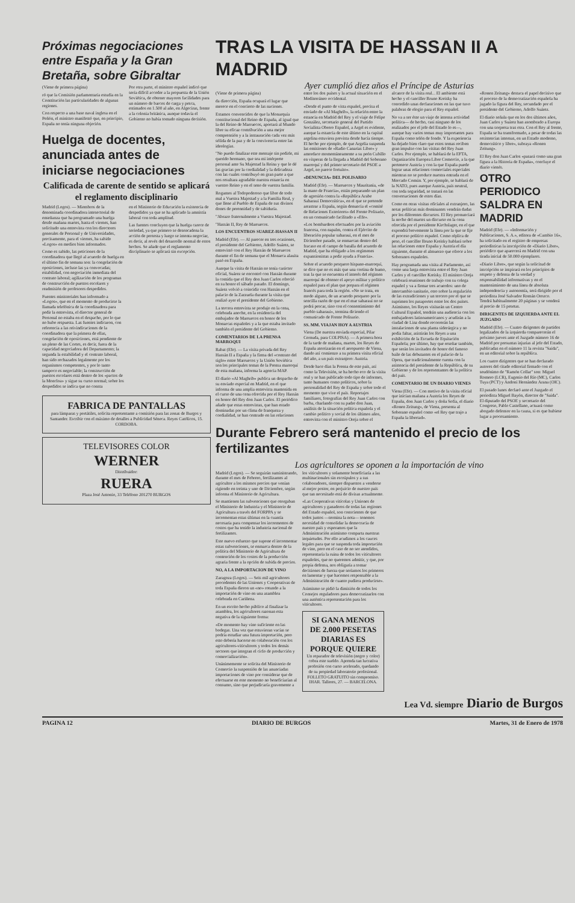Próximas negociaciones entre España y la Gran Bretaña, sobre Gibraltar
(Viene de primera página)
ró que la Comisión parlamentaria estudia en la Constitución las particularidades de algunas regiones.
Con respecto a una base naval inglesa en el Peñón, el ministro manifestó que, en principio, España no tenía ninguna objeción.
Por otra parte, el ministro español indicó que sería difícil acceder a la propuesta de la Unión Soviética, de obtener mayores facilidades para un número de barcos de carga y pesca, estimados en 1.500 al año, en Algeciras, frente a la colonia británica, aunque todavía el Gobierno no había tomado ninguna decisión.
Huelga de docentes, anunciada antes de iniciarse negociaciones
Calificada de carente de sentido se aplicará el reglamento disciplinario
Madrid (Logos). — Miembros de la denominada coordinadora intesectorial de enseñanza que ha programado una huelga desde mañana martes, hasta el viernes, han solicitado una entrevista con los directores generales de Personal y de Universidades, precisamente, para el viernes, ha sabido «Logos» en medios bien informados.
Como es sabido, las peticiones de la coordinadora que llegó al acuerdo de huelga en el último fin de semana son: la congelación de oposiciones, incluso las ya convocadas; estabilidad, con negociación inmediata del contrato laboral; agilización de los programas de construcción de puestos escolares y readmisión de profesores despedidos.
Fuentes ministeriales han informado a «Logos», que en el momento de producirse la llamada telefónica de la coordinadora para pedir la entrevista, el director general de Personal no estaba en el despacho, por lo que no hubo respuesta. Las fuentes indicaron, con referencia a las reivindicaciones de la coordinadora que la primera de ellas, congelación de oposiciones, está pendiente de un pleno de las Cortes, es decir, fuera de la capacidad negociadora del Departamento; la segunda la estabilidad y el contrato laboral, han sido rechazados legalmente por los organismos competentes, y por lo tanto tampoco es negociable; la construcción de puestos escolares está dentro de los «pactos de la Moncloa» y sigue su curso normal; sobre los despedidos se indica que no consta
en el Ministerio de Educación la existencia de despedidos ya que se ha aplicado la amnistía laboral con toda amplitud.
Las fuentes concluyen que la huelga carece de seriedad, ya que primero se desencadena la acción de protesta y luego se intenta negociar, es decir, al revés del desarrollo normal de estos hechos. Se añade que el reglamento disciplinario se aplicará sin excepción.
FABRICA DE PANTALLAS
para lámparas y portátiles, solicita representante a comisión para las zonas de Burgos y Santander. Escribir con el máximo de detalles a Publicidad Séneca. Reyes Católicos, 15. CORDOBA.
TELEVISORES COLOR
WERNER
Distribuidor:
RUERA
Plaza José Antonio, 33 Teléfono 201270 BURGOS
TRAS LA VISITA DE HASSAN II A MADRID
Ayer cumplió diez años el Príncipe de Asturias
(Viene de primera página)
da dirección, España ocupará el lugar que merece en el concierto de las naciones.
Estamos convencidos de que la Monarquía constitucional del Reino de España, al igual que la del Reino de Marruecos, aportará al Mundo libre su eficaz contribución a una mejor comprensión y a la instauración cada vez más sólida de la paz y de la convivencia entre las ideologías.
"No puedo finalizar este mensaje sin pedirle, mi querido hermano, que sea mi intérprete personal ante Su Majestad la Reina y que le dé las gracias por la cordialidad y la delicadeza con las cuales contribuyó en gran parte a que nos resultara agradable nuestra estancia en vuestro Reino y en el seno de vuestra familia.
Rogamos al Todopoderoso que libre de todo mal a Vuestra Majestad y a la Familia Real, y que llene al Pueblo de España de sus divinos dones de perennidad y de sabiduría.
"Abrazo fraternalmente a Vuestra Majestad.
"Hassán II, Rey de Marruecos.
LOS ENCUENTROS SUAREZ-HASSAN II
Madrid (Efe). — Al parecer en tres ocasiones, el presidente del Gobierno, Adolfo Suárez, se entrevistó con el Rey Hassán de Marruecos durante el fin de semana que el Monarca alauita pasó en España.
Aunque la visita de Hassán no tenía carácter oficial, Suárez se encontró con Hassán durante la comida que el Rey don Juan Carlos ofreció en su honor el sábado pasado. El domingo, Suárez volvió a coincidir con Hassán en el palacio de la Zarzuela durante la visita que realizó ayer el presidente del Gobierno.
La tercera entrevista se produjo en la cena, celebrada anoche, en la residencia del embajador de Marruecos en honor de los Monarcas españoles y a la que estaba invitado también el presidente del Gobierno.
COMENTARIOS DE LA PRENSA MARROQUI
Rabat (Efe). — La visita privada del Rey Hassán II a España y la firma del «contrato del siglo» entre Marruecos y la Unión Soviética son los principales temas de la Prensa marroquí de esta mañana, informa la agencia MAP.
El diario «Al Maghrib» publica un despacho de su enviado especial en Madrid, en el que informa de una amplia entrevista mantenida en el curso de una cena ofrecida por el Rey Hassán en honor del Rey don Juan Carlos. El periódico añade que estas entrevistas, que han estado dominadas por un clima de franqueza y cordialidad, se han centrado en las relaciones entre los dos países y la actual situación en el Mediterráneo occidental.
«Desde el punto de vista español, precisa el enviado de «Al Maghrib», la relación entre la estancia en Madrid del Rey y el viaje de Felipe González, secretario general del Partido Socialista Obrero Español, a Argel es evidente, aunque la estancia de este último en la capital argelina estuviera prevista desde hacía tiempo. El hecho por ejemplo, de que Argelia suspenda las emisiones de «Radio Canarias Libre» y amordace momentáneamente a su peón Cubillo en vísperas de la llegada a Madrid del Soberano marroquí y del primer secretario del PSOE a Argel, no parece fortuito».
«DENUNCIA» DEL POLISARIO
Madrid (Efe). — Marruecos y Mauritania, «de la mano de Francia», están preparando un plan de agresión contra la «República Arabe Saharaui Democrática», en el que se pretende arrastrar a España, según denuncia el «comité de Relaciones Exteriores» del Frente Polisario, en un comunicado facilitado a «Efe».
«Los bombardeos efectuados por la aviación francesa, con napalm, contra el Ejército de liberación popular saharaui, en el mes de Diciembre pasado, se enmarcan dentro del fracaso en el campo de batalla del acuerdo de Madrid, que ha obligado a los regímenes expansionistas a pedir ayuda a Francia».
Sobre el acuerdo pesquero hispano-marroquí, se dice que no es más que una cortina de humo, tras la que se encuentra el interés del régimen marroquí de obtener el apoyo militar y político español para el plan que prepara el régimen francés para toda la región. «No se trata, en modo alguno, de un acuerdo pesquero por la sencilla razón de que en el mar saharaui no se podrá pescar, sino con el consentimiento del pueblo saharaui», termina diciendo el comunicado de Frente Polisario.
SS. MM. VIAJAN HOY A AUSTRIA
Viena (De nuestra enviada especial, Pilar Cernuda, para COLPISA). — A primera hora de la tarde de mañana, martes, los Reyes de España aterrizarán en el aeropuerto de Viena, dando así comienzo a su primera visita oficial del año, a un país extranjero: Austria.
Desde hace días la Prensa de este país, así como la Televisión, se ha hecho eco de la visita real y se han publicado todo tipo de informes, tanto humanos como políticos, sobre la personalidad del Rey de España y sobre todo el momento que vive el país. Reportajes familiares, fotografías del Rey Juan Carlos con barba, charlando con su padre don Juan, análisis de la situación política española y el cambio político y social de los últimos años, entrevista con el ministro Oreja sobre el alcance de la visita real... El ambiente está hecho y el canciller Bruno Kreisky ha concedido unas declaraciones en las que tuvo palabras de elogio para el Rey español.
No va a ser éste un viaje de intensa actividad política— de hecho, casi ninguno de los realizados por el jefe del Estado lo es—, aunque hay varios temas muy importantes para España como telón de fondo. Y la experiencia ha dejado bien claro que estos temas reciben gran impulso con las visitas del Rey Juan Carlos. Por ejemplo, se hablará de la EFTA, Organización Europea Libre Comercio, a la que pertenece Austria y con la que España puede lograr unas relaciones comerciales especiales mientras no se produce nuestra entrada en el Mercado Común. Y, por ejemplo, se hablará de la NATO, pues aunque Austria, país neutral, con toda seguridad, se tratará en las conversaciones de estos días.
Como en otras visitas oficiales al extranjero, las notas políticas más dominantes vendrán dadas por los diferentes discursos. El Rey pronunciará la noche del martes un discurso en la cena ofrecida por el presidente Kirchslager, en el que expondrá brevemente la línea por la que se fije el proceso político español. Como réplica de peso, el canciller Bruno Kreisky hablará sobre las relaciones entre España y Austria el día siguiente, durante el almuerzo que ofrece a los Soberanos españoles.
Hay programada una visita al Parlamento, así como una larga entrevista entre el Rey Juan Carlos y el canciller Kreisky. El ministro Oreja celebrará reuniones de trabajo con su colega español y va a firmar tres acuerdos: uno de intercambio sanitario, otro sobre la regulación de las extradiciones y un tercero por el que se suprimen los pasaportes entre los dos países. Asimismo, los Reyes visitarán un Centro Cultural Español, tendrán una audiencia con los embajadores latinoamericanos y acudirán a la ciudad de Linz donde recorrerán las instalaciones de una planta siderúrgica y no podía faltar, asistirán los Reyes a una exhibición de la Escuela de Equitación Española; por último, hay que reseñar también, que serán los invitados de honor del famoso baile de las debutantes en el palacio de la Opera, que tradicionalmente cuenta con la asistencia del presidente de la República, de su Gobierno y de los representantes de la política del país.
COMENTARIO DE UN DIARIO VIENES
Viena (Efe). — Con motivo de la visita oficial que inician mañana a Austria los Reyes de España, don Juan Carlos y doña Sofía, el diario «Ronen Zeitung», de Viena, presenta al Soberano español como «el Rey que trajo a España la libertad».
«Ronen Zeitung» destaca el papel decisivo que el proceso de la democratización española ha jugado la figura del Rey, secundado por el presidente del Gobierno, Adolfo Suárez.
El diario señala que en los dos últimos años, Juan Carlos y Suárez han asombrado a Europa con una sorpresa tras otra. Con el Rey al frente, España se ha transformado, a pesar de todas las resistencias internas, en un Estado moderno, democrático y libre», subraya «Ronen Zeitung».
El Rey don Juan Carlos «pasará como una gran figura a la Historia de España», concluye el diario vienés.
OTRO PERIODICO SALDRA EN MADRID
Madrid (Efe). — «Información y Publicaciones, S. A.», editora de «Cambio 16», ha solicitado en el registro de empresas periodísticas la inscripción de «Diario Libre», periódico que aparecerá en Madrid con una tirada inicial de 50.000 ejemplares.
«Diario Libre», que según la solicitud de inscripción se inspirará en los principios de respeto y defensa de la verdad y responsabilidad informativas y en el mantenimiento de una línea de absoluta independencia y autonomía, será dirigido por el periodista José Salvador Román Orozco. Tendrá habitualmente 20 páginas y se venderá al precio de 15 pesetas.
DIRIGENTES DE IZQUIERDA ANTE EL JUZGADO
Madrid (Efe). — Cuatro dirigentes de partidos legalizados de la izquierda comparecerán el próximo jueves ante el Juzgado número 16 de Madrid por presuntas injurias al jefe del Estado, publicadas en el número 11 la revista "Saida", en un editorial sobre la república.
Los cuatro dirigentes que se han declarado autores del citado editorial firmado con el seudónimo de "Ramón Collar" son: Miguel Romero (LCR), Eugenio del Río (MC), Carlos Tuya (PCT) y Andoni Hernández Arana (OIC).
El pasado lunes declaró ante el Juzgado el periodista Miguel Bayón, director de "Saida". El diputado del PSOE y secretario del Congreso, Pablo Castellano, actuará como abogado defensor en la causa, si es que hubiese lugar a procesamiento.
Durante Febrero será mantenido el precio de los fertilizantes
Los agricultores se oponen a la importación de vino
Madrid (Logos). — Se seguirán suministrando, durante el mes de Febrero, fertilizantes al agricultor a los mismos precios que venían rigiendo en treinta y uno de Diciembre, según informa el Ministerio de Agricultura.
Se mantienen las subvenciones que otorgaban el Ministerio de Industria y el Ministerio de Agricultura a través del FORPPA y se incrementan estas últimas en la cuantía necesaria para compensar los incrementos de costos que ha tenido la industria nacional de fertilizantes.
Este nuevo esfuerzo que supone el incrementar estas subvenciones, se enmarca dentro de la política del Ministerio de Agricultura de contención de los costos de la producción agraria frente a la opción de subida de precios.
NO, A LA IMPORTACION DE VINO
Zaragoza (Logos). — Seis mil agricultores procedentes de las Uniones y Cooperativas de toda España dieron un «no» rotundo a la importación de vino en una asamblea celebrada en Cariñena.
En un escrito hecho público al finalizar la asamblea, los agricultores razonan esta negativa de la siguiente forma:
«De momento hay vino suficiente en las bodegas. Una vez que estuvieran vacías se podría estudiar una futura importación, pero esto debería hacerse en colaboración con los agricultores-viticultores y todos los demás sectores que integran el ciclo de producción y comercialización».
Unánimemente se solicita del Ministerio de Comercio la suspensión de las anunciadas importaciones de vino por considerar que de efectuarse en este momento no beneficiarían al consumo, sino que perjudicaría gravemente a los viticultores y solamente beneficiaría a las multinacionales sin escrúpulos y a sus colaboradores, siempre dispuestos a venderse al mejor postor, en perjuicio de nuestro país que tan necesitado está de divisas actualmente.
«Las Cooperativas vitícolas y Uniones de agricultores y ganaderos de todas las regiones del Estado español, son conscientes de que todos juntos —termina la nota— tenemos necesidad de consolidar la democracia de nuestro país y esperamos que la Administración asimismo comparta nuestras inquietudes. Por ello acudimos a los cauces legales para que se suspenda toda importación de vino, pero en el caso de no ser atendidos, representaría la ruina de todos los viticultores españoles, que no queremos admitir, y que, por propia defensa, nos obligaría a tomar decisiones de fuerza que seríamos los primeros en lamentar y que hacemos responsable a la Administración de cuanto pudiera producirse».
Asimismo se pidió la dimisión de todos los Consejos reguladores para democratizarlos con una auténtica representación para los viticultores.
SI GANA MENOS DE 2.000 PESETAS DIARIAS ES PORQUE QUIERE
Un reparador de televisión (negro y color) cobra este sueldo. Aprenda tan lucrativa profesión con curso acelerado, quedando de su propiedad laboratorio profesional. FOLLETO GRATUITO sin compromiso. IHAR. Talleres, 27. — BARCELONA.
Lea Vd. siempre Diario de Burgos
PAGINA 12 DIARIO DE BURGOS Martes, 31 de Enero de 1978